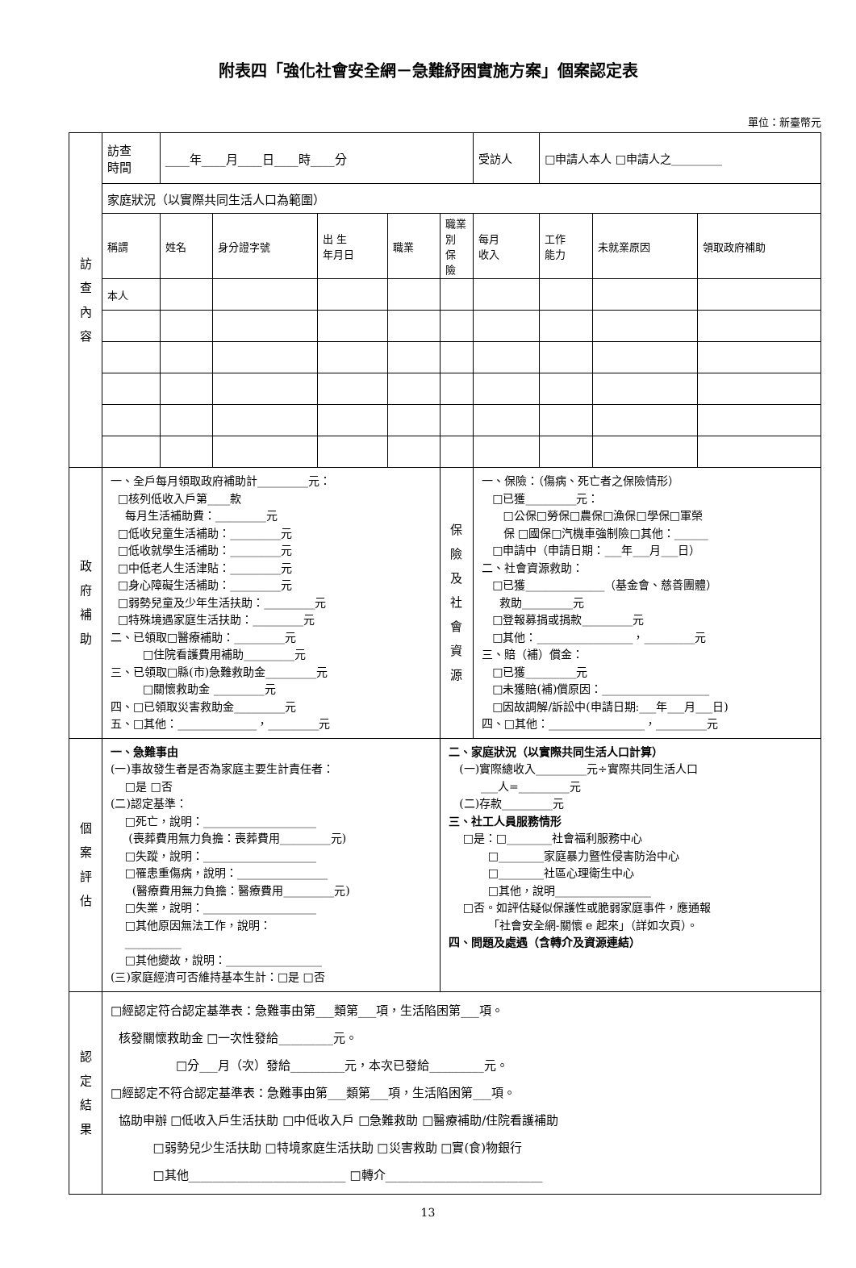附表四「強化社會安全網－急難紓困實施方案」個案認定表
單位：新臺幣元
| 訪 查 內 容 | 訪查 時間 | ____年____月____日____時____分 | | | | | 受訪人 | □申請人本人 □申請人之_________ | | |
| | 家庭狀況（以實際共同生活人口為範圍） | | | | | | | | | |
| | 稱謂 | 姓名 | 身分證字號 | 出 生 年月日 | 職業 | 職業別 保 險 | 每月 收入 | 工作 能力 | 未就業原因 | 領取政府補助 |
| | 本人 | | | | | | | | | |
| 政 府 補 助 | 一、全戶每月領取政府補助計_________元： □核列低收入戶第____款 每月生活補助費：_________元 □低收兒童生活補助：_________元 □低收就學生活補助：_________元 □中低老人生活津貼：_________元 □身心障礙生活補助：_________元 □弱勢兒童及少年生活扶助：_________元 □特殊境遇家庭生活扶助：_________元 二、已領取□醫療補助：_________元 □住院看護費用補助_________元 三、已領取□縣(市)急難救助金_________元 □關懷救助金 _________元 四、□已領取災害救助金_________元 五、□其他：______________，_________元 | | | | | 保 險 及 社 會 資 源 | 一、保險：（傷病、死亡者之保險情形） □已獲_________元： □公保□勞保□農保□漁保□學保□軍榮 保 □國保□汽機車強制險□其他：______ □申請中（申請日期：___年___月___日） 二、社會資源救助： □已獲______________（基金會、慈善團體） 救助_________元 □登報募捐或捐款_________元 □其他：_________________，_________元 三、賠（補）償金： □已獲_________元 □未獲賠(補)償原因：___________________ □因故調解/訴訟中(申請日期:___年___月___日) 四、□其他：_________________，_________元 | | | |
| 個 案 評 估 | 一、急難事由 (一)事故發生者是否為家庭主要生計責任者： □是 □否 (二)認定基準： □死亡，說明：____________________ (喪葬費用無力負擔：喪葬費用_________元) □失蹤，說明：____________________ □罹患重傷病，說明：________________ (醫療費用無力負擔：醫療費用_________元) □失業，說明：____________________ □其他原因無法工作，說明： __________ □其他變故，說明：_________________ (三)家庭經濟可否維持基本生計：□是 □否 | | | | | 二、家庭狀況（以實際共同生活人口計算） (一)實際總收入_________元÷實際共同生活人口 ___人=_________元 (二)存款_________元 三、社工人員服務情形 □是：□________社會福利服務中心 □________家庭暴力暨性侵害防治中心 □________社區心理衛生中心 □其他，說明_________________ □否。如評估疑似保護性或脆弱家庭事件，應通報 「社會安全網-關懷 e 起來」（詳如次頁）。 四、問題及處遇（含轉介及資源連結） | | | | |
| 認 定 結 果 | □經認定符合認定基準表：急難事由第___類第___項，生活陷困第___項。 核發關懷救助金 □一次性發給_________元。 □分___月（次）發給_________元，本次已發給_________元。 □經認定不符合認定基準表：急難事由第___類第___項，生活陷困第___項。 協助申辦 □低收入戶生活扶助 □中低收入戶 □急難救助 □醫療補助/住院看護補助 □弱勢兒少生活扶助 □特境家庭生活扶助 □災害救助 □實(食)物銀行 □其他__________________________ □轉介__________________________ | | | | | | | | | |
13